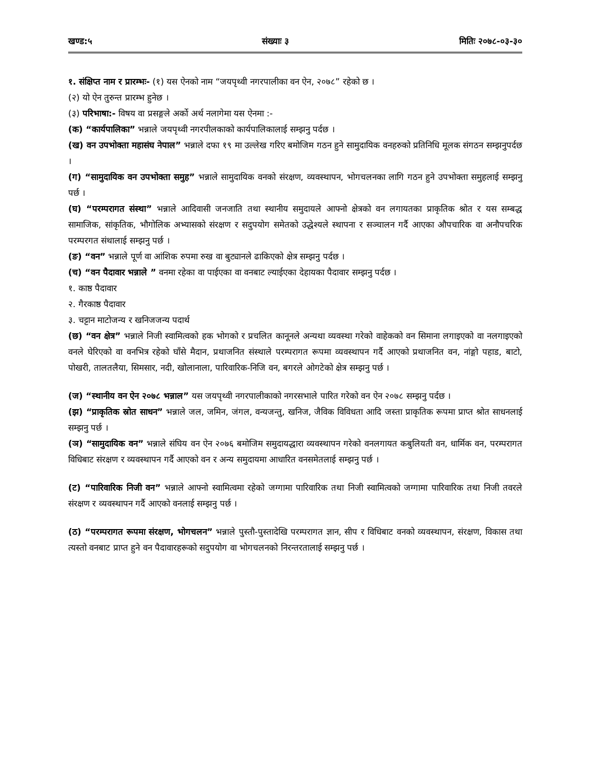खण्ड:५ संख्याः ३ मितिः २०७८-०३-३०
१. संक्षिप्त नाम र प्रारम्भः- (१) यस ऐनको नाम “जयपृथ्वी नगरपालीका वन ऐन, २०७८” रहेको छ ।
(२) यो ऐन तुरुन्त प्रारम्भ हुनेछ ।
(३) परिभाषा:- विषय वा प्रसङ्गले अर्को अर्थ नलागेमा यस ऐनमा :-
(क) “कार्यपालिका” भन्नाले जयपृथ्वी नगरपीलकाको कार्यपालिकालाई सम्झनु पर्दछ ।
(ख) वन उपभोक्ता महासंघ नेपाल” भन्नाले दफा १९ मा उल्लेख गरिए बमोजिम गठन हुने सामुदायिक वनहरुको प्रतिनिधि मूलक संगठन सम्झनुपर्दछ ।
(ग) “सामुदायिक वन उपभोक्ता समुह” भन्नाले सामुदायिक वनको संरक्षण, व्यवस्थापन, भोगचलनका लागि गठन हुने उपभोक्ता समुहलाई सम्झनु पर्छ ।
(घ) “परम्परागत संस्था” भन्नाले आदिवासी जनजाति तथा स्थानीय समुदायले आफ्नो क्षेत्रको वन लगायतका प्राकृतिक श्रोत र यस सम्बद्ध सामाजिक, सांकृतिक, भौगोलिक अभ्यासको संरक्षण र सदुपयोग समेतको उद्धेश्यले स्थापना र सञ्चालन गर्दै आएका औपचारिक वा अनौपचरिक परम्परगत संथालाई सम्झनु पर्छ ।
(ङ) “वन” भन्नाले पूर्ण वा आंशिक रुपमा रुख वा बुट्यानले ढाकिएको क्षेत्र सम्झनु पर्दछ ।
(च) “वन पैदावार भन्नाले ” वनमा रहेका वा पाईएका वा वनबाट ल्याईएका देहायका पैदावार सम्झनु पर्दछ ।
१. काष्ठ पैदावार
२. गैरकाष्ठ पैदावार
३. चट्टान माटोजन्य र खनिजजन्य पदार्थ
(छ) “वन क्षेत्र” भन्नाले निजी स्वामित्वको हक भोगको र प्रचलित कानूनले अन्यथा व्यवस्था गरेको वाहेकको वन सिमाना लगाइएको वा नलगाइएको वनले घेरिएको वा वनभित्र रहेको घाँसे मैदान, प्रथाजनित संस्थाले परम्परागत रूपमा व्यवस्थापन गर्दै आएको प्रथाजनित वन, नांङ्गो पहाड, बाटो, पोखरी, तालतलैया, सिमसार, नदी, खोलानाला, पारिवारिक-निजि वन, बगरले ओगटेको क्षेत्र सम्झनु पर्छ ।
(ज) “स्थानीय वन ऐन २०७८ भन्नाल” यस जयपृथ्वी नगरपालीकाको नगरसभाले पारित गरेको वन ऐन २०७८ सम्झनु पर्दछ ।
(झ) “प्राकृतिक स्रोत साधन” भन्नाले जल, जमिन, जंगल, वन्यजन्तु, खनिज, जैविक विविधता आदि जस्ता प्राकृतिक रूपमा प्राप्त श्रोत साधनलाई सम्झनु पर्छ ।
(ञ) “सामुदायिक वन” भन्नाले संघिय वन ऐन २०७६ बमोजिम समुदायद्धारा व्यवस्थापन गरेको वनलगायत कबुलियती वन, धार्मिक वन, परम्परागत विधिबाट संरक्षण र व्यवस्थापन गर्दै आएको वन र अन्य समुदायमा आधारित वनसमेतलाई सम्झनु पर्छ ।
(ट) “पारिवारिक निजी वन” भन्नाले आफ्नो स्वामित्वमा रहेको जग्गामा पारिवारिक तथा निजी स्वामित्वको जग्गामा पारिवारिक तथा निजी तवरले संरक्षण र व्यवस्थापन गर्दै आएको वनलाई सम्झनु पर्छ ।
(ठ) “परम्परागत रूपमा संरक्षण, भोगचलन” भन्नाले पुस्तौ-पुस्तादेखि परम्परागत ज्ञान, सीप र विधिबाट वनको व्यवस्थापन, संरक्षण, विकास तथा त्यस्तो वनबाट प्राप्त हुने वन पैदावारहरूको सदुपयोग वा भोगचलनको निरन्तरतालाई सम्झनु पर्छ ।